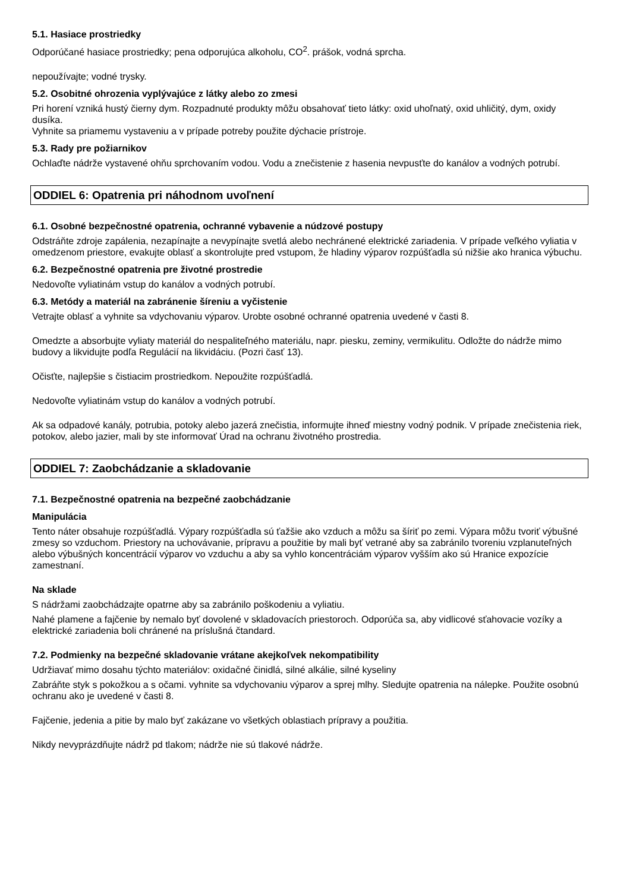5.1. Hasiace prostriedky
Odporúčané hasiace prostriedky; pena odporujúca alkoholu, CO<sup>2</sup>. prášok, vodná sprcha.
nepoužívajte; vodné trysky.
5.2. Osobitné ohrozenia vyplývajúce z látky alebo zo zmesi
Pri horení vzniká hustý čierny dym. Rozpadnuté produkty môžu obsahovať tieto látky: oxid uhoľnatý, oxid uhličitý, dym, oxidy dusíka.
Vyhnite sa priamemu vystaveniu a v prípade potreby použite dýchacie prístroje.
5.3. Rady pre požiarnikov
Ochlaďte nádrže vystavené ohňu sprchovaním vodou. Vodu a znečistenie z hasenia nevpusťte do kanálov a vodných potrubí.
ODDIEL 6: Opatrenia pri náhodnom uvoľnení
6.1. Osobné bezpečnostné opatrenia, ochranné vybavenie a núdzové postupy
Odstráňte zdroje zapálenia, nezapínajte a nevypínajte svetlá alebo nechránené elektrické zariadenia. V prípade veľkého vyliatia v omedzenom priestore, evakujte oblasť a skontrolujte pred vstupom, že hladiny výparov rozpúšťadla sú nižšie ako hranica výbuchu.
6.2. Bezpečnostné opatrenia pre životné prostredie
Nedovoľte vyliatinám vstup do kanálov a vodných potrubí.
6.3. Metódy a materiál na zabránenie šíreniu a vyčistenie
Vetrajte oblasť a vyhnite sa vdychovaniu výparov. Urobte osobné ochranné opatrenia uvedené v časti 8.
Omedzte a absorbujte vyliaty materiál do nespaliteľného materiálu, napr. piesku, zeminy, vermikulitu. Odložte do nádrže mimo budovy a likvidujte podľa Regulácií na likvidáciu. (Pozri časť 13).
Očisťte, najlepšie s čistiacim prostriedkom. Nepoužite rozpúšťadlá.
Nedovoľte vyliatinám vstup do kanálov a vodných potrubí.
Ak sa odpadové kanály, potrubia, potoky alebo jazerá znečistia, informujte ihneď miestny vodný podnik. V prípade znečistenia riek, potokov, alebo jazier, mali by ste informovať Úrad na ochranu životného prostredia.
ODDIEL 7: Zaobchádzanie a skladovanie
7.1. Bezpečnostné opatrenia na bezpečné zaobchádzanie
Manipulácia
Tento náter obsahuje rozpúšťadlá. Výpary rozpúšťadla sú ťažšie ako vzduch a môžu sa šíriť po zemi. Výpara môžu tvoriť výbušné zmesy so vzduchom. Priestory na uchovávanie, prípravu a použitie by mali byť vetrané aby sa zabránilo tvoreniu vzplanuteľných alebo výbušných koncentrácií výparov vo vzduchu a aby sa vyhlo koncentráciám výparov vyšším ako sú Hranice expozície zamestnaní.
Na sklade
S nádržami zaobchádzajte opatrne aby sa zabránilo poškodeniu a vyliatiu.
Nahé plamene a fajčenie by nemalo byť dovolené v skladovacích priestoroch. Odporúča sa, aby vidlicové sťahovacie vozíky a elektrické zariadenia boli chránené na príslušná čtandard.
7.2. Podmienky na bezpečné skladovanie vrátane akejkoľvek nekompatibility
Udržiavať mimo dosahu týchto materiálov: oxidačné činidlá, silné alkálie, silné kyseliny
Zabráňte styk s pokožkou a s očami. vyhnite sa vdychovaniu výparov a sprej mlhy. Sledujte opatrenia na nálepke. Použite osobnú ochranu ako je uvedené v časti 8.
Fajčenie, jedenia a pitie by malo byť zakázane vo všetkých oblastiach prípravy a použitia.
Nikdy nevyprázdňujte nádrž pd tlakom; nádrže nie sú tlakové nádrže.